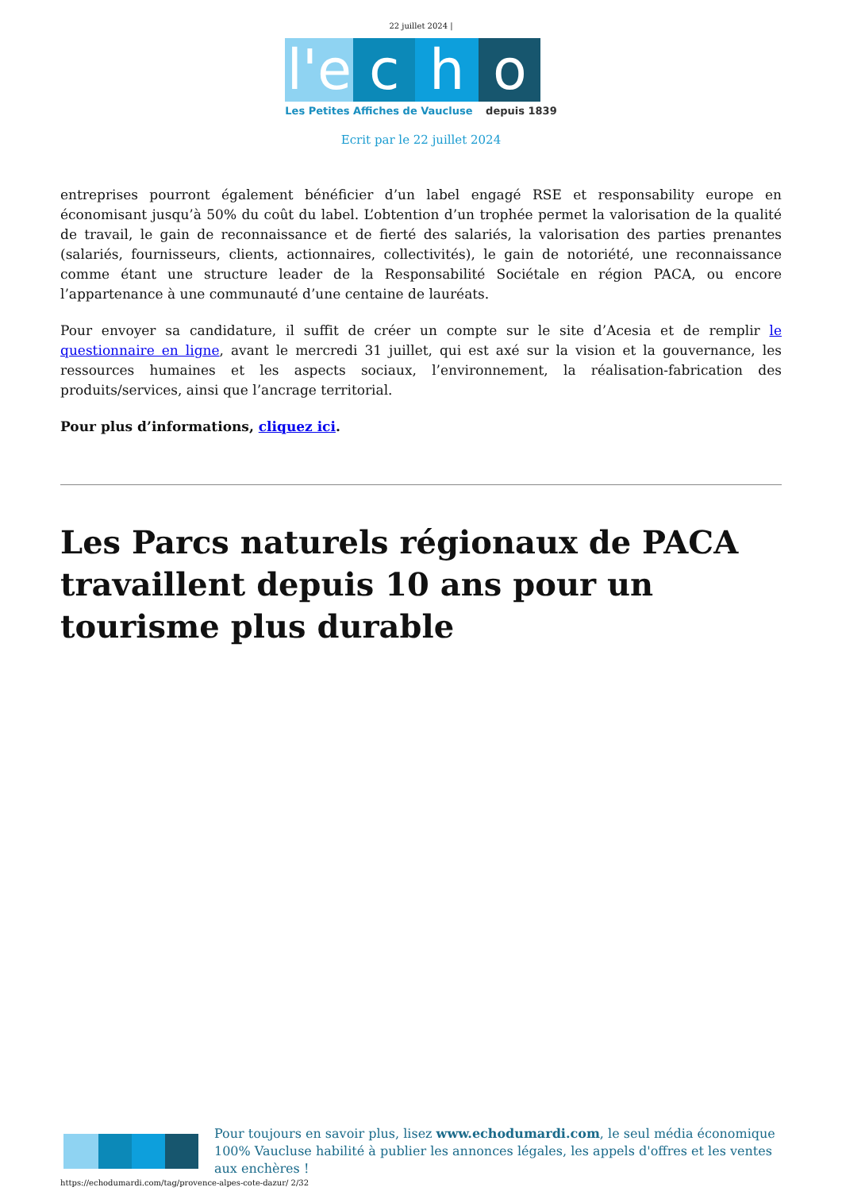22 juillet 2024 |
l'e
c
h
o
Les Petites Affiches de Vaucluse depuis 1839
Ecrit par le 22 juillet 2024
entreprises pourront également bénéficier d’un label engagé RSE et responsability europe en économisant jusqu’à 50% du coût du label. L’obtention d’un trophée permet la valorisation de la qualité de travail, le gain de reconnaissance et de fierté des salariés, la valorisation des parties prenantes (salariés, fournisseurs, clients, actionnaires, collectivités), le gain de notoriété, une reconnaissance comme étant une structure leader de la Responsabilité Sociétale en région PACA, ou encore l’appartenance à une communauté d’une centaine de lauréats.
Pour envoyer sa candidature, il suffit de créer un compte sur le site d’Acesia et de remplir le questionnaire en ligne, avant le mercredi 31 juillet, qui est axé sur la vision et la gouvernance, les ressources humaines et les aspects sociaux, l’environnement, la réalisation-fabrication des produits/services, ainsi que l’ancrage territorial.
Pour plus d’informations, cliquez ici.
Les Parcs naturels régionaux de PACA travaillent depuis 10 ans pour un tourisme plus durable
Pour toujours en savoir plus, lisez www.echodumardi.com, le seul média économique 100% Vaucluse habilité à publier les annonces légales, les appels d'offres et les ventes aux enchères !
https://echodumardi.com/tag/provence-alpes-cote-dazur/ 2/32